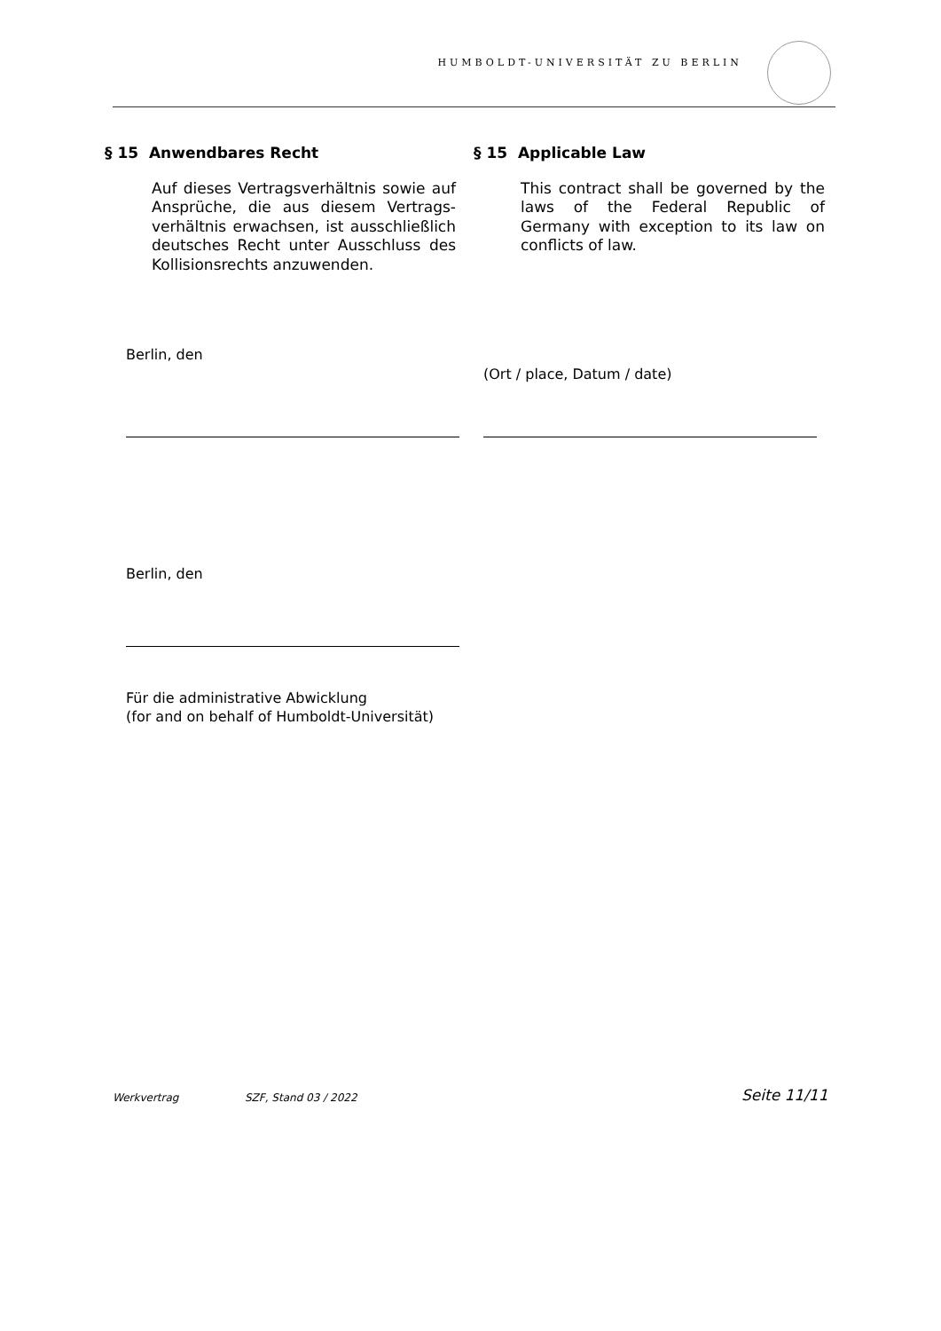HUMBOLDT-UNIVERSITÄT ZU BERLIN
§ 15 Anwendbares Recht
Auf dieses Vertragsverhältnis sowie auf Ansprüche, die aus diesem Vertrags­verhältnis erwachsen, ist ausschließlich deutsches Recht unter Ausschluss des Kollisionsrechts anzuwenden.
§ 15 Applicable Law
This contract shall be governed by the laws of the Federal Republic of Germany with exception to its law on conflicts of law.
Berlin, den
(Ort / place, Datum / date)
Berlin, den
Für die administrative Abwicklung
(for and on behalf of Humboldt-Universität)
Werkvertrag SZF, Stand 03 / 2022 Seite 11/11